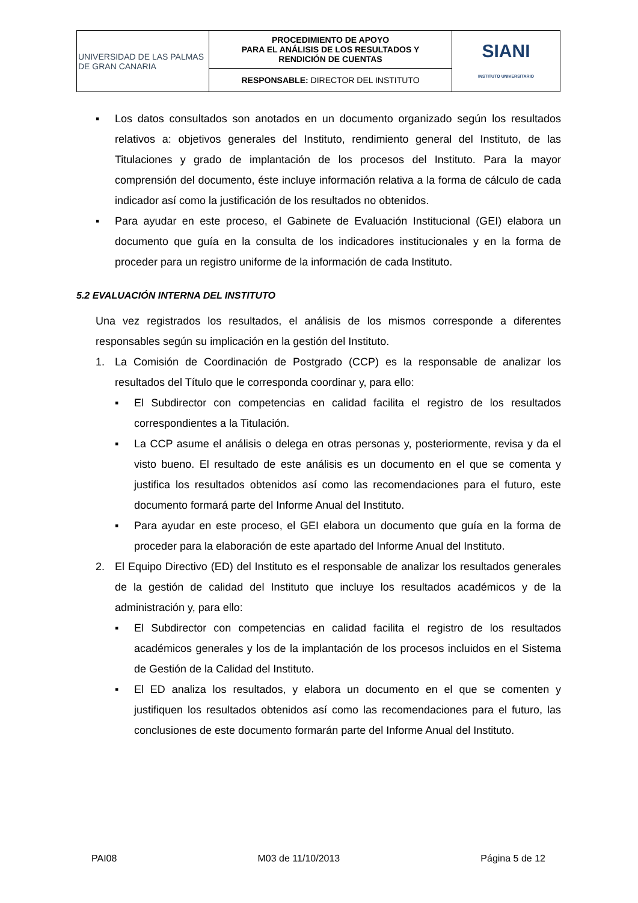| UNIVERSIDAD DE LAS PALMAS DE GRAN CANARIA | PROCEDIMIENTO DE APOYO PARA EL ANÁLISIS DE LOS RESULTADOS Y RENDICIÓN DE CUENTAS | SIANI INSTITUTO UNIVERSITARIO |
| | RESPONSABLE: DIRECTOR DEL INSTITUTO | |
▪ Los datos consultados son anotados en un documento organizado según los resultados relativos a: objetivos generales del Instituto, rendimiento general del Instituto, de las Titulaciones y grado de implantación de los procesos del Instituto. Para la mayor comprensión del documento, éste incluye información relativa a la forma de cálculo de cada indicador así como la justificación de los resultados no obtenidos.
▪ Para ayudar en este proceso, el Gabinete de Evaluación Institucional (GEI) elabora un documento que guía en la consulta de los indicadores institucionales y en la forma de proceder para un registro uniforme de la información de cada Instituto.
5.2 EVALUACIÓN INTERNA DEL INSTITUTO
Una vez registrados los resultados, el análisis de los mismos corresponde a diferentes responsables según su implicación en la gestión del Instituto.
1. La Comisión de Coordinación de Postgrado (CCP) es la responsable de analizar los resultados del Título que le corresponda coordinar y, para ello:
▪ El Subdirector con competencias en calidad facilita el registro de los resultados correspondientes a la Titulación.
▪ La CCP asume el análisis o delega en otras personas y, posteriormente, revisa y da el visto bueno. El resultado de este análisis es un documento en el que se comenta y justifica los resultados obtenidos así como las recomendaciones para el futuro, este documento formará parte del Informe Anual del Instituto.
▪ Para ayudar en este proceso, el GEI elabora un documento que guía en la forma de proceder para la elaboración de este apartado del Informe Anual del Instituto.
2. El Equipo Directivo (ED) del Instituto es el responsable de analizar los resultados generales de la gestión de calidad del Instituto que incluye los resultados académicos y de la administración y, para ello:
▪ El Subdirector con competencias en calidad facilita el registro de los resultados académicos generales y los de la implantación de los procesos incluidos en el Sistema de Gestión de la Calidad del Instituto.
▪ El ED analiza los resultados, y elabora un documento en el que se comenten y justifiquen los resultados obtenidos así como las recomendaciones para el futuro, las conclusiones de este documento formarán parte del Informe Anual del Instituto.
PAI08 M03 de 11/10/2013 Página 5 de 12